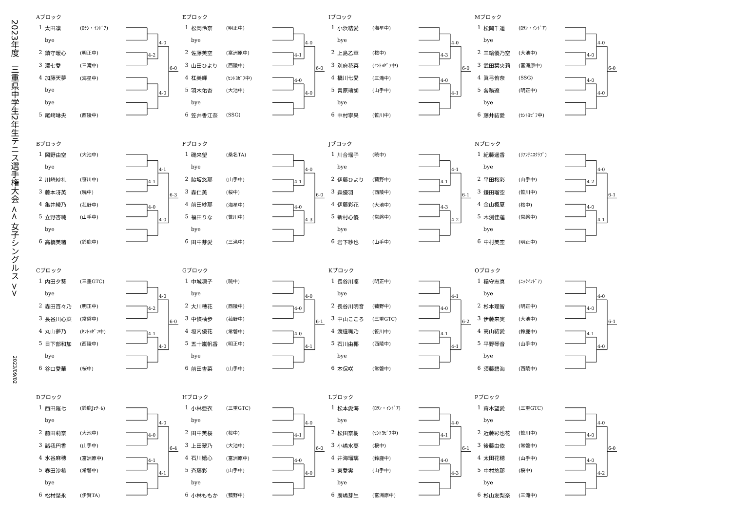2023年度　三重県中学生2年生テニス選手権大会 << 女子シングルス >>
2023/09/02
Aブロック
| 1 | 太田凜 | (ﾛﾗﾝ・ｲﾝﾄﾞｱ) |
| | bye | |
| 2 | 鎮守暖心 | (明正中) |
| 3 | 澤七愛 | (三滝中) |
| 4 | 加藤天夢 | (海星中) |
| | bye | |
| | bye | |
| 5 | 尾﨑琳央 | (西陵中) |
4-0
4-2
6-0
4-0
Bブロック
| 1 | 岡野由空 | (大池中) |
| | bye | |
| 2 | 川崎紗礼 | (笹川中) |
| 3 | 藤本冴英 | (暁中) |
| 4 | 亀井綾乃 | (菰野中) |
| 5 | 立野杏純 | (山手中) |
| | bye | |
| 6 | 高橋美緒 | (鈴鹿中) |
4-1
4-1
6-3
4-0
4-0
Cブロック
| 1 | 内田夕葵 | (三重GTC) |
| | bye | |
| 2 | 森田百々乃 | (明正中) |
| 3 | 長谷川心菜 | (常磐中) |
| 4 | 丸山夢乃 | (ｾﾝﾄﾖｾﾞﾌ中) |
| 5 | 日下部和加 | (西陵中) |
| | bye | |
| 6 | 谷口愛華 | (桜中) |
4-0
4-2
6-0
4-1
4-0
Dブロック
| 1 | 西田羅七 | (鈴鹿Jrﾁｰﾑ) |
| | bye | |
| 2 | 前田莉奈 | (大池中) |
| 3 | 諸我円香 | (山手中) |
| 4 | 水谷麻穂 | (富洲原中) |
| 5 | 春田沙希 | (常磐中) |
| | bye | |
| 6 | 松村埜永 | (伊賀TA) |
4-0
4-0
6-4
4-1
4-1
Eブロック
| 1 | 松岡怜奈 | (明正中) |
| | bye | |
| 2 | 佐藤美空 | (富洲原中) |
| 3 | 山田ひより | (西陵中) |
| 4 | 杠美輝 | (ｾﾝﾄﾖｾﾞﾌ中) |
| 5 | 羽木佑杏 | (大池中) |
| | bye | |
| 6 | 笠井香江奈 | (SSG) |
4-0
4-1
6-0
4-0
4-0
Fブロック
| 1 | 磯来望 | (桑名TA) |
| | bye | |
| 2 | 脇坂悠那 | (山手中) |
| 3 | 森仁美 | (桜中) |
| 4 | 前田紗那 | (海星中) |
| 5 | 福田りな | (笹川中) |
| | bye | |
| 6 | 田中芽愛 | (三滝中) |
4-0
4-1
6-0
4-0
4-3
Gブロック
| 1 | 中城凛子 | (暁中) |
| | bye | |
| 2 | 大川穂花 | (西陵中) |
| 3 | 中條柚歩 | (菰野中) |
| 4 | 垣内優花 | (常磐中) |
| 5 | 五十嵐帆香 | (明正中) |
| | bye | |
| 6 | 前田杏菜 | (山手中) |
4-0
4-0
6-1
4-0
4-1
Hブロック
| 1 | 小林亜衣 | (三重GTC) |
| | bye | |
| 2 | 田中美桜 | (桜中) |
| 3 | 上田翠乃 | (大池中) |
| 4 | 石川嬉心 | (富洲原中) |
| 5 | 斉藤彩 | (山手中) |
| | bye | |
| 6 | 小林ももか | (菰野中) |
4-0
4-1
6-0
4-0
4-0
Iブロック
| 1 | 小浜結愛 | (海星中) |
| | bye | |
| 2 | 上島乙華 | (桜中) |
| 3 | 別府花菜 | (ｾﾝﾄﾖｾﾞﾌ中) |
| 4 | 橋川七愛 | (三滝中) |
| 5 | 青原璃胡 | (山手中) |
| | bye | |
| 6 | 中村寧果 | (笹川中) |
4-0
4-3
6-0
4-0
4-1
Jブロック
| 1 | 川合瑶子 | (暁中) |
| | bye | |
| 2 | 伊藤ひより | (菰野中) |
| 3 | 森優羽 | (西陵中) |
| 4 | 伊藤彩花 | (大池中) |
| 5 | 新村心優 | (常磐中) |
| | bye | |
| 6 | 岩下紗也 | (山手中) |
4-1
4-1
6-1
4-3
4-2
Kブロック
| 1 | 長谷川凜 | (明正中) |
| | bye | |
| 2 | 長谷川明音 | (菰野中) |
| 3 | 中山こころ | (三重GTC) |
| 4 | 渡邉絢乃 | (笹川中) |
| 5 | 石川由椰 | (西陵中) |
| | bye | |
| 6 | 本保咲 | (常磐中) |
4-1
4-0
6-2
4-1
4-1
Lブロック
| 1 | 松本愛海 | (ﾛﾗﾝ・ｲﾝﾄﾞｱ) |
| | bye | |
| 2 | 松田奈樹 | (ｾﾝﾄﾖｾﾞﾌ中) |
| 3 | 小嶋水葵 | (桜中) |
| 4 | 井海瑠璃 | (鈴鹿中) |
| 5 | 東愛実 | (山手中) |
| | bye | |
| 6 | 廣嶋芽生 | (富洲原中) |
4-0
4-1
6-1
4-0
4-3
Mブロック
| 1 | 松岡千遥 | (ﾛﾗﾝ・ｲﾝﾄﾞｱ) |
| | bye | |
| 2 | 三輪優乃空 | (大池中) |
| 3 | 武田栞央莉 | (富洲原中) |
| 4 | 眞弓侑奈 | (SSG) |
| 5 | 各務遼 | (明正中) |
| | bye | |
| 6 | 藤井結愛 | (ｾﾝﾄﾖｾﾞﾌ中) |
4-0
4-0
6-0
4-0
4-0
Nブロック
| 1 | 紀藤遥香 | (ﾘｱﾝﾃﾆｽｸﾗﾌﾞ) |
| | bye | |
| 2 | 平田桜彩 | (山手中) |
| 3 | 鎌田瑠空 | (笹川中) |
| 4 | 金山楓夏 | (桜中) |
| 5 | 木渕佳蓮 | (常磐中) |
| | bye | |
| 6 | 中村美空 | (明正中) |
4-0
4-2
6-1
4-0
4-1
Oブロック
| 1 | 稲守志真 | (ﾆｯｸｲﾝﾄﾞｱ) |
| | bye | |
| 2 | 杉本理智 | (明正中) |
| 3 | 伊藤来実 | (大池中) |
| 4 | 高山結愛 | (鈴鹿中) |
| 5 | 平野琴音 | (山手中) |
| | bye | |
| 6 | 須藤碧海 | (西陵中) |
4-0
4-0
6-1
4-1
4-0
Pブロック
| 1 | 齋木望愛 | (三重GTC) |
| | bye | |
| 2 | 近藤彩也花 | (笹川中) |
| 3 | 後藤由依 | (常磐中) |
| 4 | 太田花穂 | (山手中) |
| 5 | 中村悠那 | (桜中) |
| | bye | |
| 6 | 杉山友梨奈 | (三滝中) |
4-0
4-0
6-0
4-0
4-2